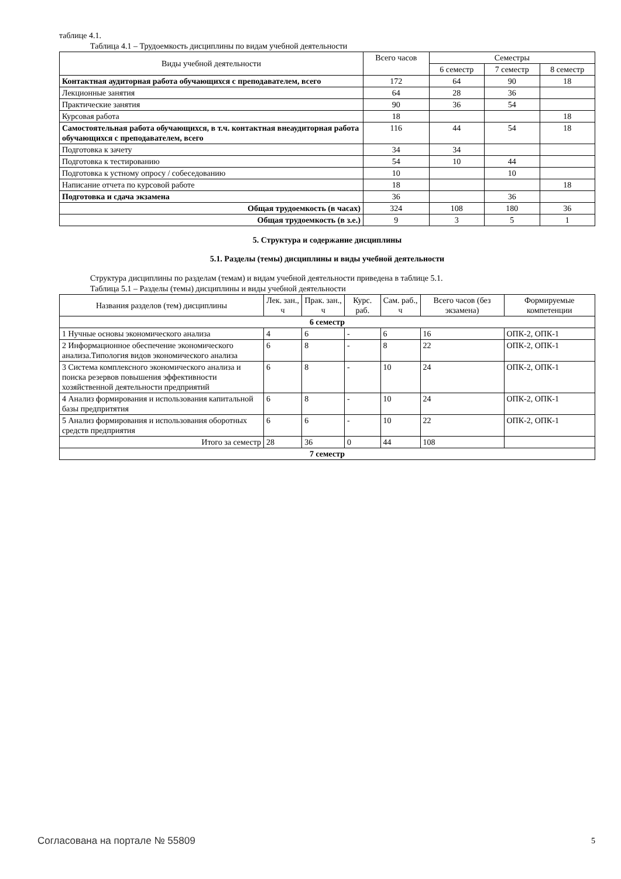таблице 4.1.
Таблица 4.1 – Трудоемкость дисциплины по видам учебной деятельности
| Виды учебной деятельности | Всего часов | Семестры | | |
| --- | --- | --- | --- | --- |
| | | 6 семестр | 7 семестр | 8 семестр |
| Контактная аудиторная работа обучающихся с преподавателем, всего | 172 | 64 | 90 | 18 |
| Лекционные занятия | 64 | 28 | 36 | |
| Практические занятия | 90 | 36 | 54 | |
| Курсовая работа | 18 | | | 18 |
| Самостоятельная работа обучающихся, в т.ч. контактная внеаудиторная работа обучающихся с преподавателем, всего | 116 | 44 | 54 | 18 |
| Подготовка к зачету | 34 | 34 | | |
| Подготовка к тестированию | 54 | 10 | 44 | |
| Подготовка к устному опросу / собеседованию | 10 | | 10 | |
| Написание отчета по курсовой работе | 18 | | | 18 |
| Подготовка и сдача экзамена | 36 | | 36 | |
| Общая трудоемкость (в часах) | 324 | 108 | 180 | 36 |
| Общая трудоемкость (в з.е.) | 9 | 3 | 5 | 1 |
5. Структура и содержание дисциплины
5.1. Разделы (темы) дисциплины и виды учебной деятельности
Структура дисциплины по разделам (темам) и видам учебной деятельности приведена в таблице 5.1.
Таблица 5.1 – Разделы (темы) дисциплины и виды учебной деятельности
| Названия разделов (тем) дисциплины | Лек. зан., ч | Прак. зан., ч | Курс. раб. | Сам. раб., ч | Всего часов (без экзамена) | Формируемые компетенции |
| --- | --- | --- | --- | --- | --- | --- |
| 6 семестр | | | | | | |
| 1 Нучные основы экономического анализа | 4 | 6 | - | 6 | 16 | ОПК-2, ОПК-1 |
| 2 Информационное обеспечение экономического анализа.Типология видов экономического анализа | 6 | 8 | - | 8 | 22 | ОПК-2, ОПК-1 |
| 3 Система комплексного экономического анализа и поиска резервов повышения эффективности хозяйственной деятельности предприятий | 6 | 8 | - | 10 | 24 | ОПК-2, ОПК-1 |
| 4 Анализ формирования и использования капитальной базы предпритятия | 6 | 8 | - | 10 | 24 | ОПК-2, ОПК-1 |
| 5 Анализ формирования и использования оборотных средств предприятия | 6 | 6 | - | 10 | 22 | ОПК-2, ОПК-1 |
| Итого за семестр | 28 | 36 | 0 | 44 | 108 | |
| 7 семестр | | | | | | |
Согласована на портале № 55809 5